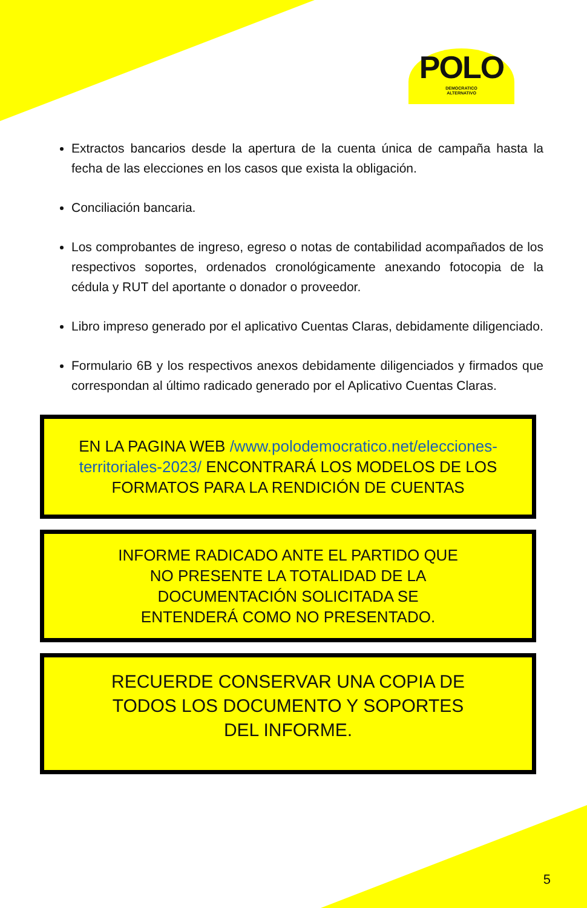POLO
DEMOCRATICO
ALTERNATIVO
Extractos bancarios desde la apertura de la cuenta única de campaña hasta la fecha de las elecciones en los casos que exista la obligación.
Conciliación bancaria.
Los comprobantes de ingreso, egreso o notas de contabilidad acompañados de los respectivos soportes, ordenados cronológicamente anexando fotocopia de la cédula y RUT del aportante o donador o proveedor.
Libro impreso generado por el aplicativo Cuentas Claras, debidamente diligenciado.
Formulario 6B y los respectivos anexos debidamente diligenciados y firmados que correspondan al último radicado generado por el Aplicativo Cuentas Claras.
EN LA PAGINA WEB /www.polodemocratico.net/elecciones-territoriales-2023/ ENCONTRARÁ LOS MODELOS DE LOS FORMATOS PARA LA RENDICIÓN DE CUENTAS
INFORME RADICADO ANTE EL PARTIDO QUE NO PRESENTE LA TOTALIDAD DE LA DOCUMENTACIÓN SOLICITADA SE ENTENDERÁ COMO NO PRESENTADO.
RECUERDE CONSERVAR UNA COPIA DE TODOS LOS DOCUMENTO Y SOPORTES DEL INFORME.
5